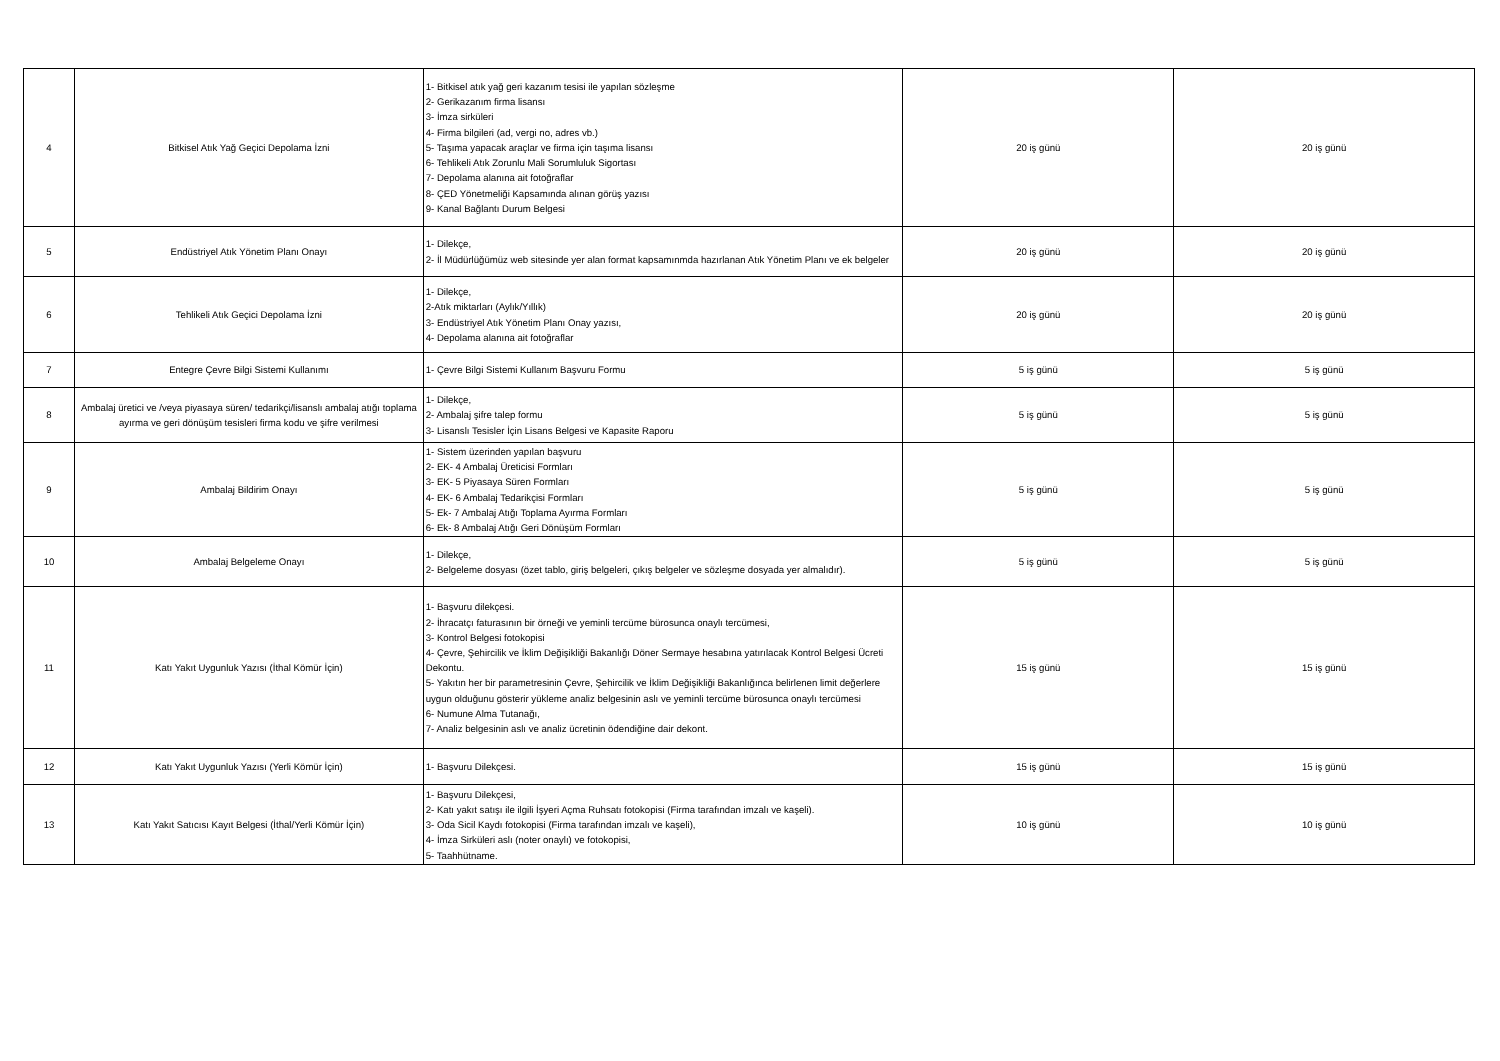| 4 | Bitkisel Atık Yağ Geçici Depolama İzni | 1- Bitkisel atık yağ geri kazanım tesisi ile yapılan sözleşme 2- Gerikazanım firma lisansı 3- İmza sirküleri 4- Firma bilgileri (ad, vergi no, adres vb.) 5- Taşıma yapacak araçlar ve firma için taşıma lisansı 6- Tehlikeli Atık Zorunlu Mali Sorumluluk Sigortası 7- Depolama alanına ait fotoğraflar 8- ÇED Yönetmeliği Kapsamında alınan görüş yazısı 9- Kanal Bağlantı Durum Belgesi | 20 iş günü | 20 iş günü |
| 5 | Endüstriyel Atık Yönetim Planı Onayı | 1- Dilekçe, 2- İl Müdürlüğümüz web sitesinde yer alan format kapsamınmda hazırlanan Atık Yönetim Planı ve ek belgeler | 20 iş günü | 20 iş günü |
| 6 | Tehlikeli Atık Geçici Depolama İzni | 1- Dilekçe, 2-Atık miktarları (Aylık/Yıllık) 3- Endüstriyel Atık Yönetim Planı Onay yazısı, 4- Depolama alanına ait fotoğraflar | 20 iş günü | 20 iş günü |
| 7 | Entegre Çevre Bilgi Sistemi Kullanımı | 1- Çevre Bilgi Sistemi Kullanım Başvuru Formu | 5 iş günü | 5 iş günü |
| 8 | Ambalaj üretici ve /veya piyasaya süren/ tedarikçi/lisanslı ambalaj atığı toplama ayırma ve geri dönüşüm tesisleri firma kodu ve şifre verilmesi | 1- Dilekçe, 2- Ambalaj şifre talep formu 3- Lisanslı Tesisler İçin Lisans Belgesi ve Kapasite Raporu | 5 iş günü | 5 iş günü |
| 9 | Ambalaj Bildirim Onayı | 1- Sistem üzerinden yapılan başvuru 2- EK- 4 Ambalaj Üreticisi Formları 3- EK- 5 Piyasaya Süren Formları 4- EK- 6 Ambalaj Tedarikçisi Formları 5- Ek- 7 Ambalaj Atığı Toplama Ayırma Formları 6- Ek- 8 Ambalaj Atığı Geri Dönüşüm Formları | 5 iş günü | 5 iş günü |
| 10 | Ambalaj Belgeleme Onayı | 1- Dilekçe, 2- Belgeleme dosyası (özet tablo, giriş belgeleri, çıkış belgeler ve sözleşme dosyada yer almalıdır). | 5 iş günü | 5 iş günü |
| 11 | Katı Yakıt Uygunluk Yazısı (İthal Kömür İçin) | 1- Başvuru dilekçesi. 2- İhracatçı faturasının bir örneği ve yeminli tercüme bürosunca onaylı tercümesi, 3- Kontrol Belgesi fotokopisi 4- Çevre, Şehircilik ve İklim Değişikliği Bakanlığı Döner Sermaye hesabına yatırılacak Kontrol Belgesi Ücreti Dekontu. 5- Yakıtın her bir parametresinin Çevre, Şehircilik ve İklim Değişikliği Bakanlığınca belirlenen limit değerlere uygun olduğunu gösterir yükleme analiz belgesinin aslı ve yeminli tercüme bürosunca onaylı tercümesi 6- Numune Alma Tutanağı, 7- Analiz belgesinin aslı ve analiz ücretinin ödendiğine dair dekont. | 15 iş günü | 15 iş günü |
| 12 | Katı Yakıt Uygunluk Yazısı (Yerli Kömür İçin) | 1- Başvuru Dilekçesi. | 15 iş günü | 15 iş günü |
| 13 | Katı Yakıt Satıcısı Kayıt Belgesi (İthal/Yerli Kömür İçin) | 1- Başvuru Dilekçesi, 2- Katı yakıt satışı ile ilgili İşyeri Açma Ruhsatı fotokopisi (Firma tarafından imzalı ve kaşeli). 3- Oda Sicil Kaydı fotokopisi (Firma tarafından imzalı ve kaşeli), 4- İmza Sirküleri aslı (noter onaylı) ve fotokopisi, 5- Taahhütname. | 10 iş günü | 10 iş günü |